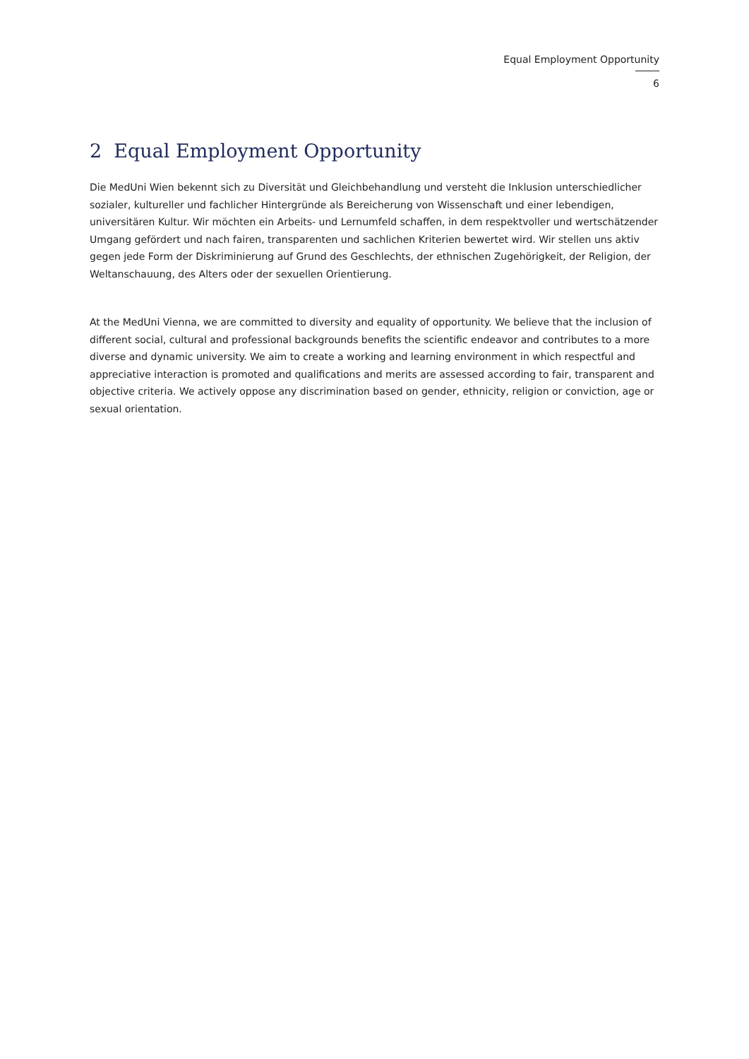Equal Employment Opportunity
6
2 Equal Employment Opportunity
Die MedUni Wien bekennt sich zu Diversität und Gleichbehandlung und versteht die Inklusion unterschiedlicher sozialer, kultureller und fachlicher Hintergründe als Bereicherung von Wissenschaft und einer lebendigen, universitären Kultur. Wir möchten ein Arbeits- und Lernumfeld schaffen, in dem respektvoller und wertschätzender Umgang gefördert und nach fairen, transparenten und sachlichen Kriterien bewertet wird. Wir stellen uns aktiv gegen jede Form der Diskriminierung auf Grund des Geschlechts, der ethnischen Zugehörigkeit, der Religion, der Weltanschauung, des Alters oder der sexuellen Orientierung.
At the MedUni Vienna, we are committed to diversity and equality of opportunity. We believe that the inclusion of different social, cultural and professional backgrounds benefits the scientific endeavor and contributes to a more diverse and dynamic university. We aim to create a working and learning environment in which respectful and appreciative interaction is promoted and qualifications and merits are assessed according to fair, transparent and objective criteria. We actively oppose any discrimination based on gender, ethnicity, religion or conviction, age or sexual orientation.